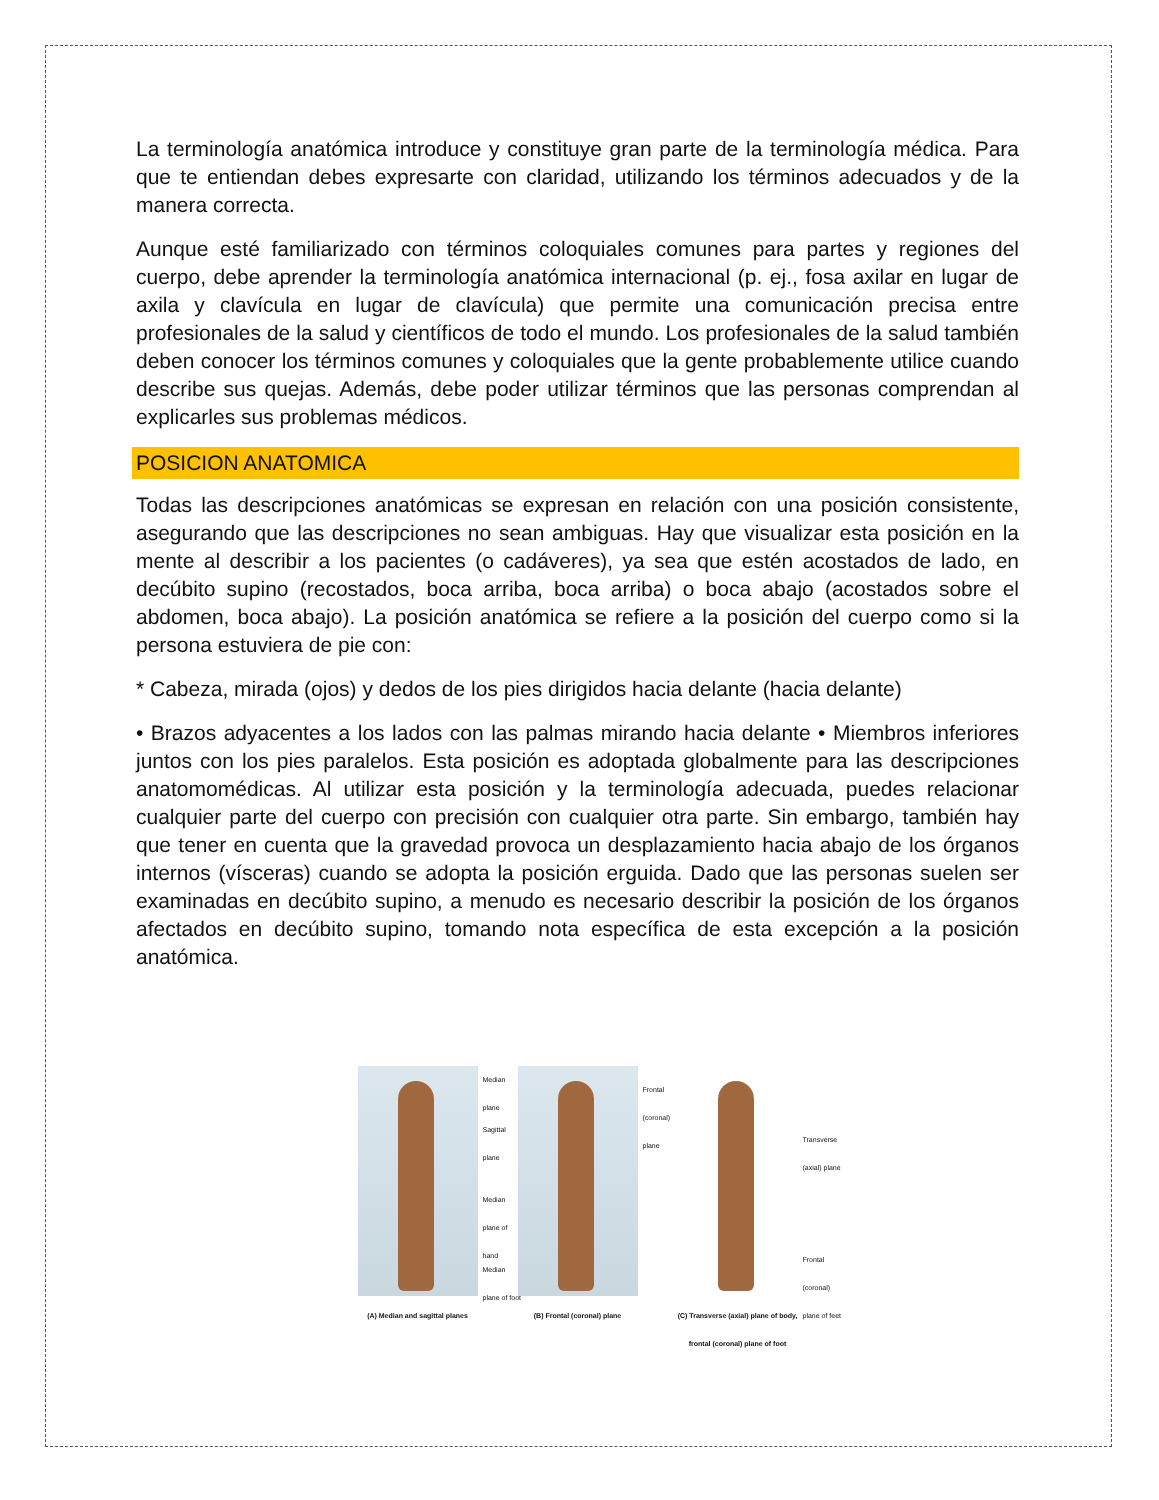La terminología anatómica introduce y constituye gran parte de la terminología médica. Para que te entiendan debes expresarte con claridad, utilizando los términos adecuados y de la manera correcta.
Aunque esté familiarizado con términos coloquiales comunes para partes y regiones del cuerpo, debe aprender la terminología anatómica internacional (p. ej., fosa axilar en lugar de axila y clavícula en lugar de clavícula) que permite una comunicación precisa entre profesionales de la salud y científicos de todo el mundo. Los profesionales de la salud también deben conocer los términos comunes y coloquiales que la gente probablemente utilice cuando describe sus quejas. Además, debe poder utilizar términos que las personas comprendan al explicarles sus problemas médicos.
POSICION ANATOMICA
Todas las descripciones anatómicas se expresan en relación con una posición consistente, asegurando que las descripciones no sean ambiguas. Hay que visualizar esta posición en la mente al describir a los pacientes (o cadáveres), ya sea que estén acostados de lado, en decúbito supino (recostados, boca arriba, boca arriba) o boca abajo (acostados sobre el abdomen, boca abajo). La posición anatómica se refiere a la posición del cuerpo como si la persona estuviera de pie con:
* Cabeza, mirada (ojos) y dedos de los pies dirigidos hacia delante (hacia delante)
• Brazos adyacentes a los lados con las palmas mirando hacia delante • Miembros inferiores juntos con los pies paralelos. Esta posición es adoptada globalmente para las descripciones anatomomédicas. Al utilizar esta posición y la terminología adecuada, puedes relacionar cualquier parte del cuerpo con precisión con cualquier otra parte. Sin embargo, también hay que tener en cuenta que la gravedad provoca un desplazamiento hacia abajo de los órganos internos (vísceras) cuando se adopta la posición erguida. Dado que las personas suelen ser examinadas en decúbito supino, a menudo es necesario describir la posición de los órganos afectados en decúbito supino, tomando nota específica de esta excepción a la posición anatómica.
Median plane
Sagittal plane
Median plane of hand
Median plane of foot
(A) Median and sagittal planes
Frontal (coronal) plane
(B) Frontal (coronal) plane
Transverse (axial) plane
Frontal (coronal) plane of feet
(C) Transverse (axial) plane of body, frontal (coronal) plane of foot